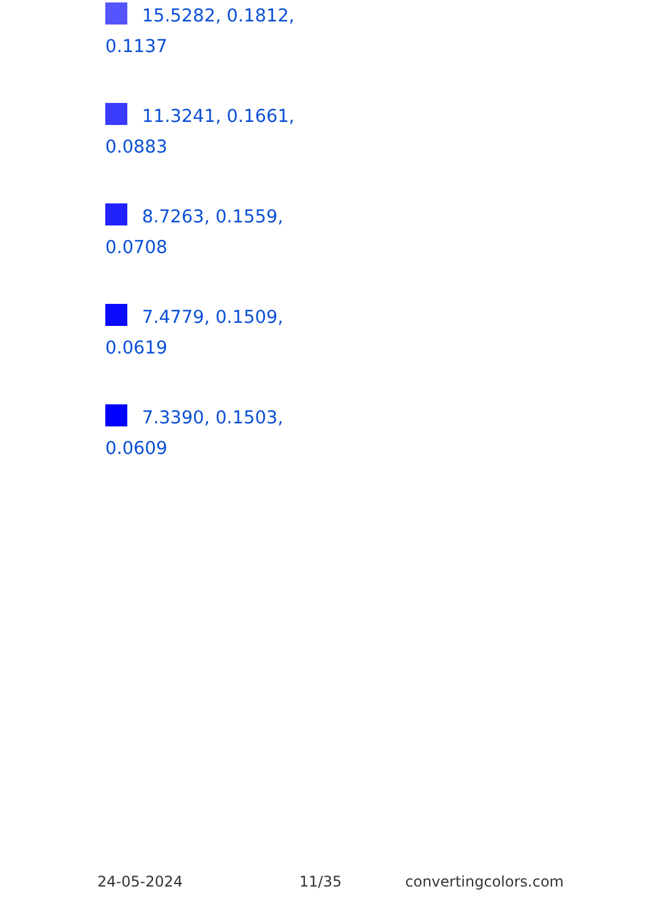15.5282, 0.1812, 0.1137
11.3241, 0.1661, 0.0883
8.7263, 0.1559, 0.0708
7.4779, 0.1509, 0.0619
7.3390, 0.1503, 0.0609
24-05-2024 11/35 convertingcolors.com